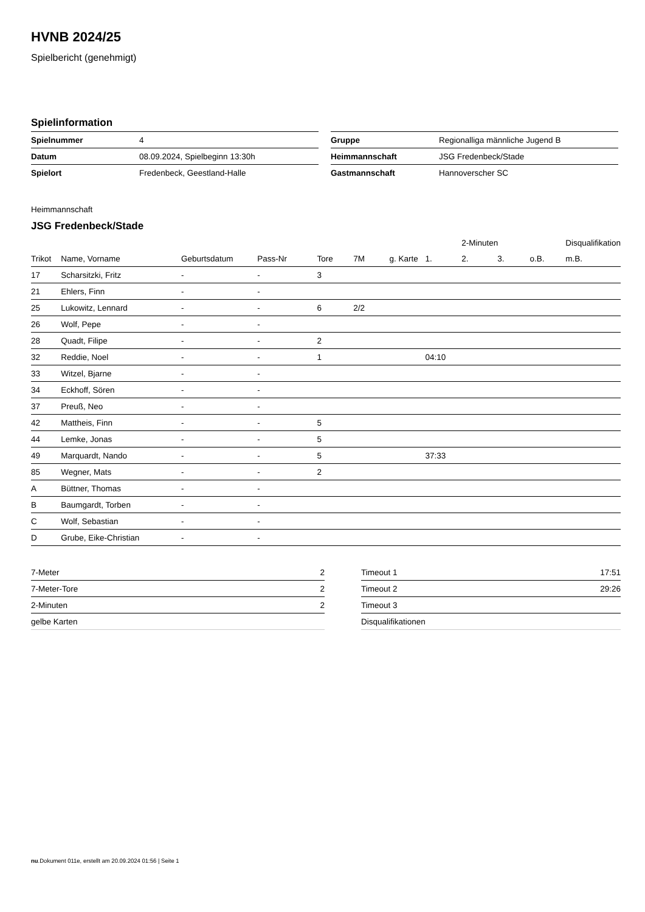HVNB 2024/25
Spielbericht (genehmigt)
Spielinformation
| Spielnummer | 4 |
| Datum | 08.09.2024, Spielbeginn 13:30h |
| Spielort | Fredenbeck, Geestland-Halle |
| Gruppe | Regionalliga männliche Jugend B |
| Heimmannschaft | JSG Fredenbeck/Stade |
| Gastmannschaft | Hannoverscher SC |
Heimmannschaft
JSG Fredenbeck/Stade
| | | | | | | | | 2-Minuten | | | Disqualifikation |
| --- | --- | --- | --- | --- | --- | --- | --- | --- | --- | --- | --- |
| Trikot | Name, Vorname | Geburtsdatum | Pass-Nr | Tore | 7M | g. Karte | 1. | 2. | 3. | o.B. | m.B. |
| 17 | Scharsitzki, Fritz | - | - | 3 | | | | | | | |
| 21 | Ehlers, Finn | - | - | | | | | | | | |
| 25 | Lukowitz, Lennard | - | - | 6 | 2/2 | | | | | | |
| 26 | Wolf, Pepe | - | - | | | | | | | | |
| 28 | Quadt, Filipe | - | - | 2 | | | | | | | |
| 32 | Reddie, Noel | - | - | 1 | | | 04:10 | | | | |
| 33 | Witzel, Bjarne | - | - | | | | | | | | |
| 34 | Eckhoff, Sören | - | - | | | | | | | | |
| 37 | Preuß, Neo | - | - | | | | | | | | |
| 42 | Mattheis, Finn | - | - | 5 | | | | | | | |
| 44 | Lemke, Jonas | - | - | 5 | | | | | | | |
| 49 | Marquardt, Nando | - | - | 5 | | | 37:33 | | | | |
| 85 | Wegner, Mats | - | - | 2 | | | | | | | |
| A | Büttner, Thomas | - | - | | | | | | | | |
| B | Baumgardt, Torben | - | - | | | | | | | | |
| C | Wolf, Sebastian | - | - | | | | | | | | |
| D | Grube, Eike-Christian | - | - | | | | | | | | |
| 7-Meter | 2 |
| 7-Meter-Tore | 2 |
| 2-Minuten | 2 |
| gelbe Karten | |
| Timeout 1 | 17:51 |
| Timeout 2 | 29:26 |
| Timeout 3 | |
| Disqualifikationen | |
nu.Dokument 011e, erstellt am 20.09.2024 01:56 | Seite 1